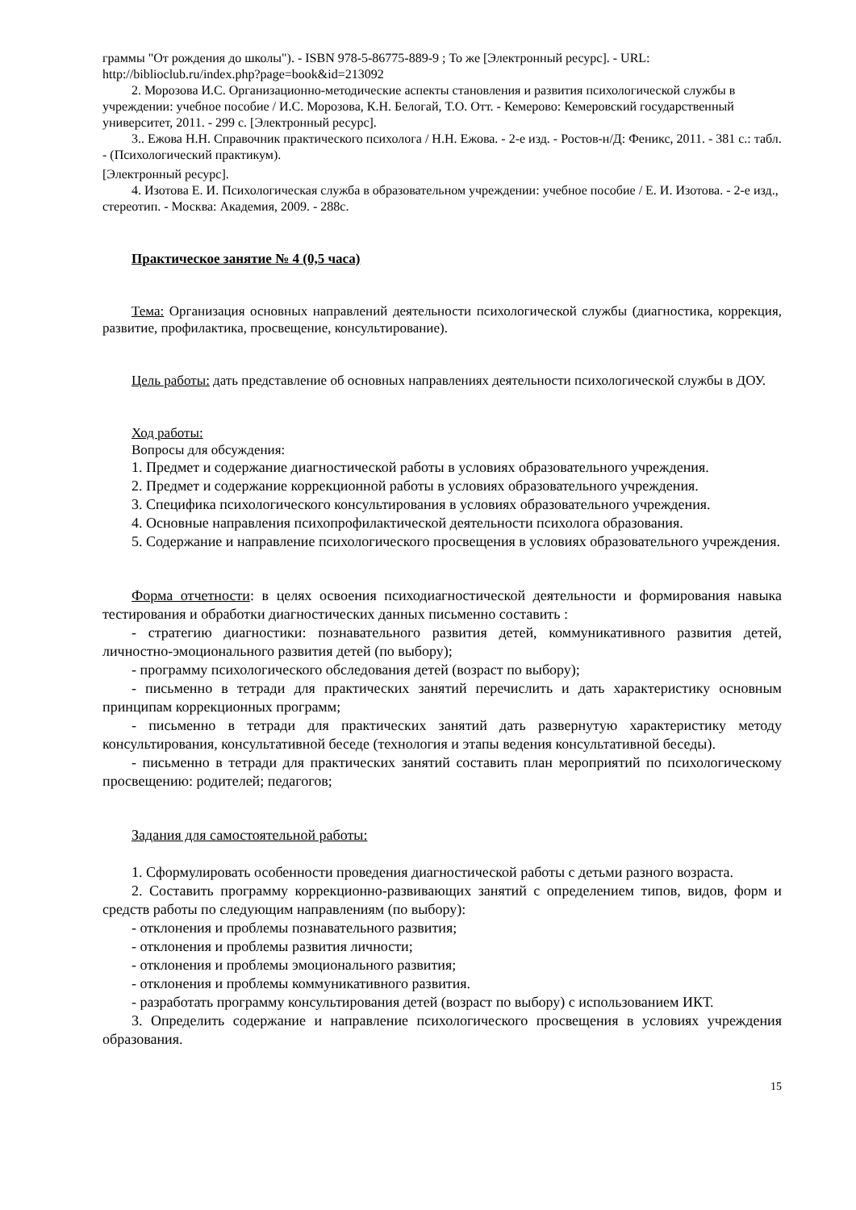граммы "От рождения до школы"). - ISBN 978-5-86775-889-9 ; То же [Электронный ресурс]. - URL: http://biblioclub.ru/index.php?page=book&id=213092
2. Морозова И.С. Организационно-методические аспекты становления и развития психологической службы в учреждении: учебное пособие / И.С. Морозова, К.Н. Белогай, Т.О. Отт. - Кемерово: Кемеровский государственный университет, 2011. - 299 с. [Электронный ресурс].
3.. Ежова Н.Н. Справочник практического психолога / Н.Н. Ежова. - 2-е изд. - Ростов-н/Д: Феникс, 2011. - 381 с.: табл. - (Психологический практикум).
[Электронный ресурс].
4. Изотова Е. И. Психологическая служба в образовательном учреждении: учебное пособие / Е. И. Изотова. - 2-е изд., стереотип. - Москва: Академия, 2009. - 288с.
Практическое занятие № 4 (0,5 часа)
Тема: Организация основных направлений деятельности психологической службы (диагностика, коррекция, развитие, профилактика, просвещение, консультирование).
Цель работы: дать представление об основных направлениях деятельности психологической службы в ДОУ.
Ход работы:
Вопросы для обсуждения:
1. Предмет и содержание диагностической работы в условиях образовательного учреждения.
2. Предмет и содержание коррекционной работы в условиях образовательного учреждения.
3. Специфика психологического консультирования в условиях образовательного учреждения.
4. Основные направления психопрофилактической деятельности психолога образования.
5. Содержание и направление психологического просвещения в условиях образовательного учреждения.
Форма отчетности: в целях освоения психодиагностической деятельности и формирования навыка тестирования и обработки диагностических данных письменно составить :
- стратегию диагностики: познавательного развития детей, коммуникативного развития детей, личностно-эмоционального развития детей (по выбору);
- программу психологического обследования детей (возраст по выбору);
- письменно в тетради для практических занятий перечислить и дать характеристику основным принципам коррекционных программ;
- письменно в тетради для практических занятий дать развернутую характеристику методу консультирования, консультативной беседе (технология и этапы ведения консультативной беседы).
- письменно в тетради для практических занятий составить план мероприятий по психологическому просвещению: родителей; педагогов;
Задания для самостоятельной работы:
1. Сформулировать особенности проведения диагностической работы с детьми разного возраста.
2. Составить программу коррекционно-развивающих занятий с определением типов, видов, форм и средств работы по следующим направлениям (по выбору):
- отклонения и проблемы познавательного развития;
- отклонения и проблемы развития личности;
- отклонения и проблемы эмоционального развития;
- отклонения и проблемы коммуникативного развития.
- разработать программу консультирования детей (возраст по выбору) с использованием ИКТ.
3. Определить содержание и направление психологического просвещения в условиях учреждения образования.
15